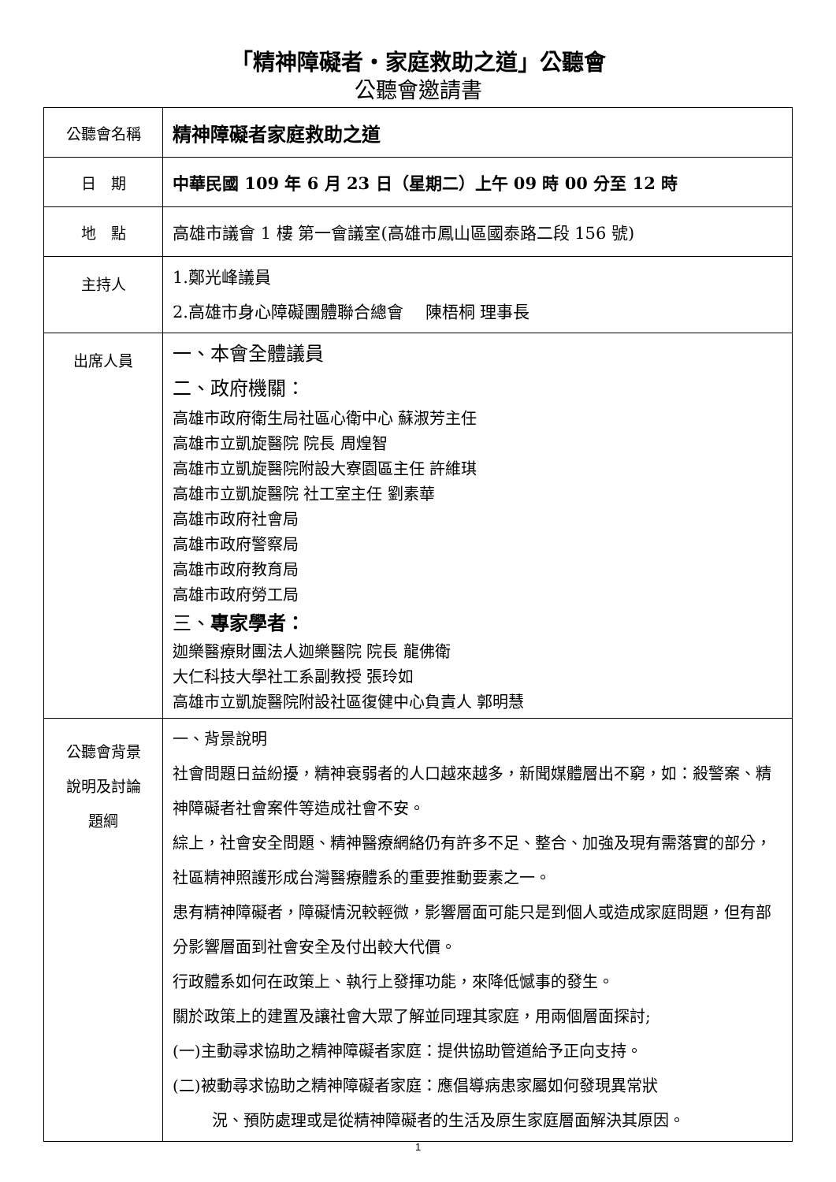「精神障礙者・家庭救助之道」公聽會
公聽會邀請書
| 公聽會名稱 | 精神障礙者家庭救助之道 |
| 日 期 | 中華民國 109 年 6 月 23 日（星期二）上午 09 時 00 分至 12 時 |
| 地 點 | 高雄市議會 1 樓 第一會議室(高雄市鳳山區國泰路二段 156 號) |
| 主持人 | 1.鄭光峰議員 2.高雄市身心障礙團體聯合總會 陳梧桐 理事長 |
| 出席人員 | 一、本會全體議員 二、政府機關： 高雄市政府衛生局社區心衛中心 蘇淑芳主任 高雄市立凱旋醫院 院長 周煌智 高雄市立凱旋醫院附設大寮園區主任 許維琪 高雄市立凱旋醫院 社工室主任 劉素華 高雄市政府社會局 高雄市政府警察局 高雄市政府教育局 高雄市政府勞工局 三、 專家學者： 迦樂醫療財團法人迦樂醫院 院長 龍佛衛 大仁科技大學社工系副教授 張玲如 高雄市立凱旋醫院附設社區復健中心負責人 郭明慧 |
| 公聽會背景 說明及討論 題綱 | 一、背景說明 社會問題日益紛擾，精神衰弱者的人口越來越多，新聞媒體層出不窮，如：殺警案、精神障礙者社會案件等造成社會不安。 綜上，社會安全問題、精神醫療網絡仍有許多不足、整合、加強及現有需落實的部分，社區精神照護形成台灣醫療體系的重要推動要素之一。 患有精神障礙者，障礙情況較輕微，影響層面可能只是到個人或造成家庭問題，但有部分影響層面到社會安全及付出較大代價。 行政體系如何在政策上、執行上發揮功能，來降低憾事的發生。 關於政策上的建置及讓社會大眾了解並同理其家庭，用兩個層面探討; (一)主動尋求協助之精神障礙者家庭：提供協助管道給予正向支持。 (二)被動尋求協助之精神障礙者家庭：應倡導病患家屬如何發現異常狀 況、預防處理或是從精神障礙者的生活及原生家庭層面解決其原因。 |
1